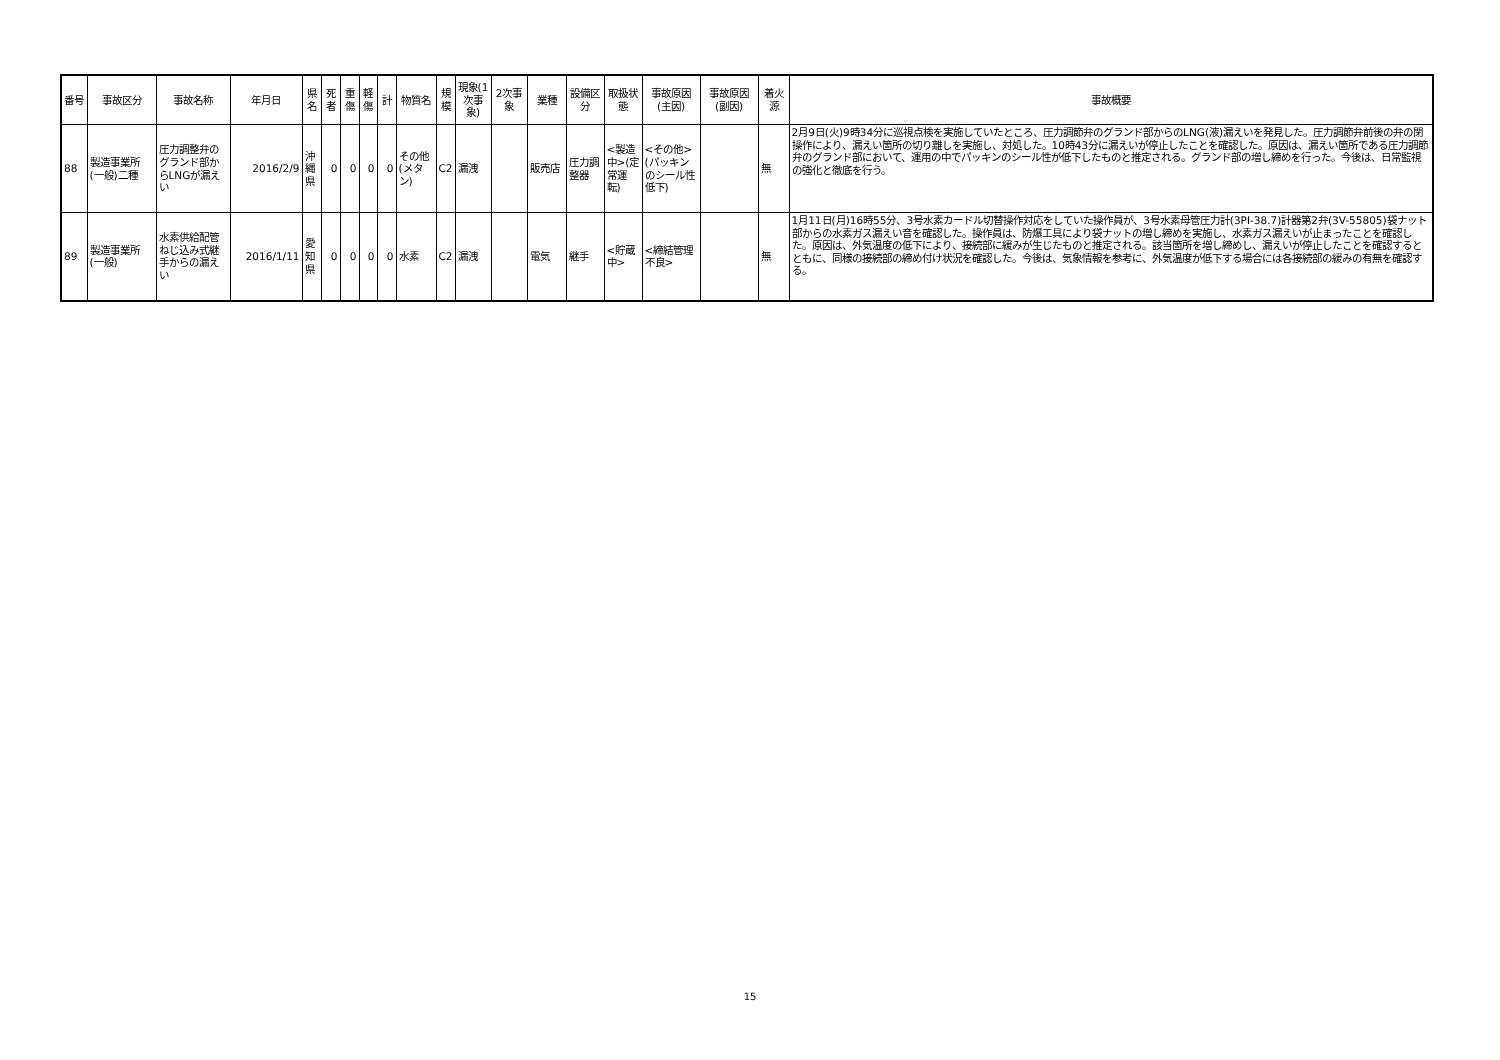| 番号 | 事故区分 | 事故名称 | 年月日 | 県名 | 死者 | 重傷 | 軽傷 | 計 | 物質名 | 規模 | 現象(1次事象) | 2次事象 | 業種 | 設備区分 | 取扱状態 | 事故原因(主因) | 事故原因(副因) | 着火源 | 事故概要 |
| --- | --- | --- | --- | --- | --- | --- | --- | --- | --- | --- | --- | --- | --- | --- | --- | --- | --- | --- | --- |
| 88 | 製造事業所(一般)二種 | 圧力調整弁のグランド部からLNGが漏えい | 2016/2/9 | 沖縄県 | 0 | 0 | 0 | 0 | その他(メタン) | C2 | 漏洩 | | 販売店 | 圧力調整器 | <製造中>(定常運転) | <その他>(パッキンのシール性低下) | | 無 | 2月9日(火)9時34分に巡視点検を実施していたところ、圧力調節弁のグランド部からのLNG(液)漏えいを発見した。圧力調節弁前後の弁の閉操作により、漏えい箇所の切り離しを実施し、対処した。10時43分に漏えいが停止したことを確認した。原因は、漏えい箇所である圧力調節弁のグランド部において、運用の中でパッキンのシール性が低下したものと推定される。グランド部の増し締めを行った。今後は、日常監視の強化と徹底を行う。 |
| 89 | 製造事業所(一般) | 水素供給配管ねじ込み式継手からの漏えい | 2016/1/11 | 愛知県 | 0 | 0 | 0 | 0 | 水素 | C2 | 漏洩 | | 電気 | 継手 | <貯蔵中> | <締結管理不良> | | 無 | 1月11日(月)16時55分、3号水素カードル切替操作対応をしていた操作員が、3号水素母管圧力計(3PI-38.7)計器第2弁(3V-55805)袋ナット部からの水素ガス漏えい音を確認した。操作員は、防爆工具により袋ナットの増し締めを実施し、水素ガス漏えいが止まったことを確認した。原因は、外気温度の低下により、接続部に緩みが生じたものと推定される。該当箇所を増し締めし、漏えいが停止したことを確認するとともに、同様の接続部の締め付け状況を確認した。今後は、気象情報を参考に、外気温度が低下する場合には各接続部の緩みの有無を確認する。 |
15